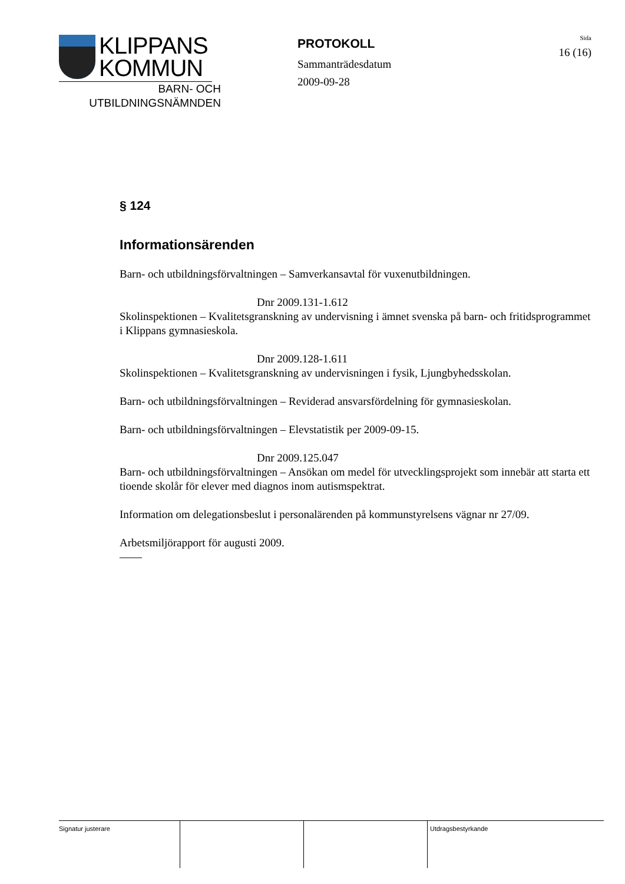KLIPPANS
KOMMUN
BARN- OCH
UTBILDNINGSNÄMNDEN
PROTOKOLL
Sammanträdesdatum
2009-09-28
Sida
16 (16)
§ 124
Informationsärenden
Barn- och utbildningsförvaltningen – Samverkansavtal för vuxenutbildningen.
Dnr 2009.131-1.612
Skolinspektionen – Kvalitetsgranskning av undervisning i ämnet svenska på barn- och fritidsprogrammet i Klippans gymnasieskola.
Dnr 2009.128-1.611
Skolinspektionen – Kvalitetsgranskning av undervisningen i fysik, Ljungbyhedsskolan.
Barn- och utbildningsförvaltningen – Reviderad ansvarsfördelning för gymnasieskolan.
Barn- och utbildningsförvaltningen – Elevstatistik per 2009-09-15.
Dnr 2009.125.047
Barn- och utbildningsförvaltningen – Ansökan om medel för utvecklingsprojekt som innebär att starta ett tioende skolår för elever med diagnos inom autismspektrat.
Information om delegationsbeslut i personalärenden på kommunstyrelsens vägnar nr 27/09.
Arbetsmiljörapport för augusti 2009.
——
Signatur justerare Utdragsbestyrkande